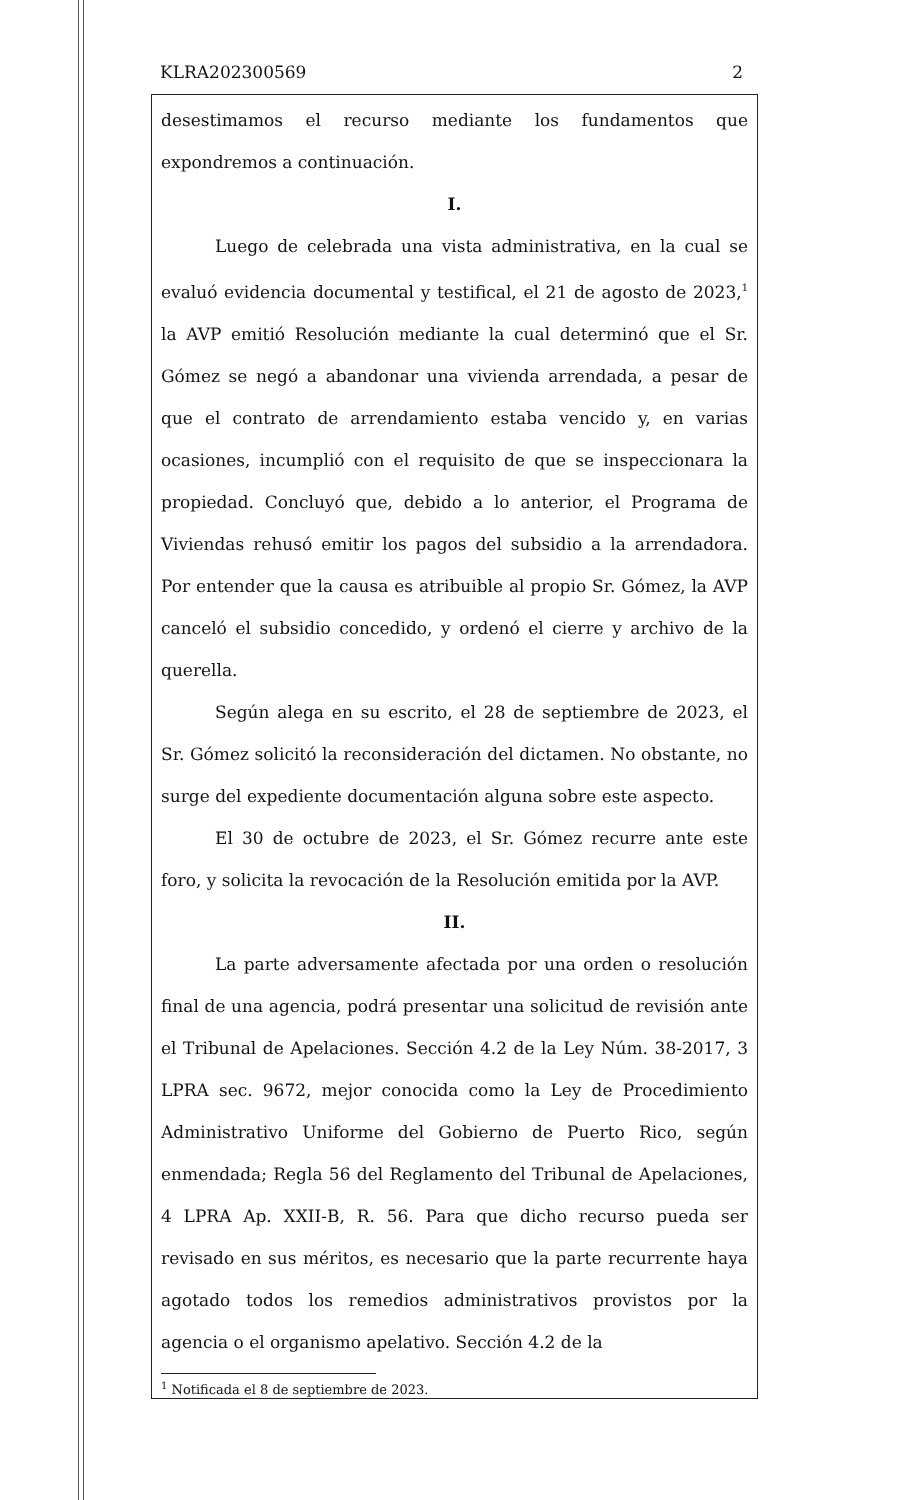KLRA202300569 2
desestimamos el recurso mediante los fundamentos que expondremos a continuación.
I.
Luego de celebrada una vista administrativa, en la cual se evaluó evidencia documental y testifical, el 21 de agosto de 2023,<sup>1</sup> la AVP emitió Resolución mediante la cual determinó que el Sr. Gómez se negó a abandonar una vivienda arrendada, a pesar de que el contrato de arrendamiento estaba vencido y, en varias ocasiones, incumplió con el requisito de que se inspeccionara la propiedad. Concluyó que, debido a lo anterior, el Programa de Viviendas rehusó emitir los pagos del subsidio a la arrendadora. Por entender que la causa es atribuible al propio Sr. Gómez, la AVP canceló el subsidio concedido, y ordenó el cierre y archivo de la querella.
Según alega en su escrito, el 28 de septiembre de 2023, el Sr. Gómez solicitó la reconsideración del dictamen. No obstante, no surge del expediente documentación alguna sobre este aspecto.
El 30 de octubre de 2023, el Sr. Gómez recurre ante este foro, y solicita la revocación de la Resolución emitida por la AVP.
II.
La parte adversamente afectada por una orden o resolución final de una agencia, podrá presentar una solicitud de revisión ante el Tribunal de Apelaciones. Sección 4.2 de la Ley Núm. 38-2017, 3 LPRA sec. 9672, mejor conocida como la Ley de Procedimiento Administrativo Uniforme del Gobierno de Puerto Rico, según enmendada; Regla 56 del Reglamento del Tribunal de Apelaciones, 4 LPRA Ap. XXII-B, R. 56. Para que dicho recurso pueda ser revisado en sus méritos, es necesario que la parte recurrente haya agotado todos los remedios administrativos provistos por la agencia o el organismo apelativo. Sección 4.2 de la
<sup>1</sup> Notificada el 8 de septiembre de 2023.